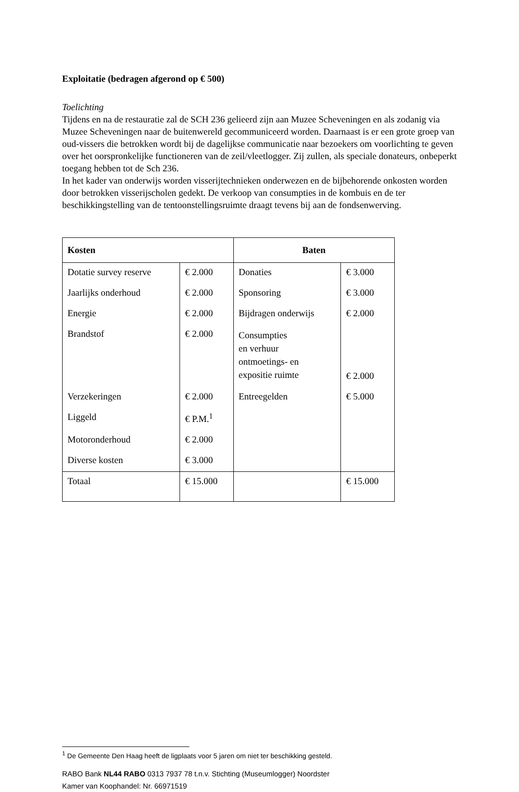Exploitatie (bedragen afgerond op € 500)
Toelichting
Tijdens en na de restauratie zal de SCH 236 gelieerd zijn aan Muzee Scheveningen en als zodanig via Muzee Scheveningen naar de buitenwereld gecommuniceerd worden. Daarnaast is er een grote groep van oud-vissers die betrokken wordt bij de dagelijkse communicatie naar bezoekers om voorlichting te geven over het oorspronkelijke functioneren van de zeil/vleetlogger. Zij zullen, als speciale donateurs, onbeperkt toegang hebben tot de Sch 236.
In het kader van onderwijs worden visserijtechnieken onderwezen en de bijbehorende onkosten worden door betrokken visserijscholen gedekt. De verkoop van consumpties in de kombuis en de ter beschikkingstelling van de tentoonstellingsruimte draagt tevens bij aan de fondsenwerving.
| Kosten | | Baten | |
| --- | --- | --- | --- |
| Dotatie survey reserve | € 2.000 | Donaties | € 3.000 |
| Jaarlijks onderhoud | € 2.000 | Sponsoring | € 3.000 |
| Energie | € 2.000 | Bijdragen onderwijs | € 2.000 |
| Brandstof | € 2.000 | Consumpties en verhuur ontmoetings- en expositie ruimte | € 2.000 |
| Verzekeringen | € 2.000 | Entreegelden | € 5.000 |
| Liggeld | € P.M.<sup>1</sup> | | |
| Motoronderhoud | € 2.000 | | |
| Diverse kosten | € 3.000 | | |
| Totaal | € 15.000 | | € 15.000 |
<sup>1</sup> De Gemeente Den Haag heeft de ligplaats voor 5 jaren om niet ter beschikking gesteld.
RABO Bank NL44 RABO 0313 7937 78 t.n.v. Stichting (Museumlogger) Noordster
Kamer van Koophandel: Nr. 66971519